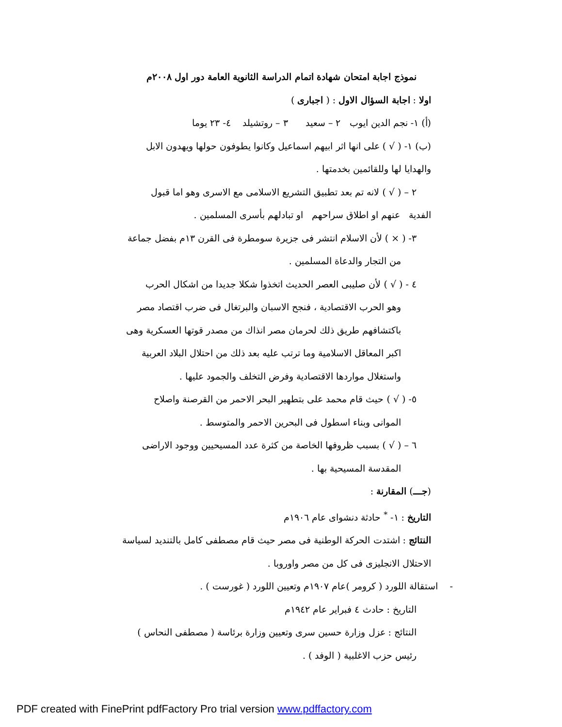نموذج اجابة امتحان شهادة اتمام الدراسة الثانوية العامة دور اول ٢٠٠٨م
اولا : اجابة السؤال الاول : ( اجبارى )
(أ) ١- نجم الدين ايوب ٢ – سعيد ٣ – روتشيلد ٤- ٢٣ يوما
(ب) ١- ( √ ) على انها اثر ابيهم اسماعيل وكانوا يطوفون حولها ويهدون الابل
والهدايا لها وللقائمين بخدمتها .
٢ – ( √ ) لانه تم بعد تطبيق التشريع الاسلامى مع الاسرى وهو اما قبول
الفدية عنهم او اطلاق سراحهم او تبادلهم بأسرى المسلمين .
٣- ( × ) لأن الاسلام انتشر فى جزيرة سومطرة فى القرن ١٣م بفضل جماعة
من التجار والدعاة المسلمين .
٤ - ( √ ) لأن صليبى العصر الحديث اتخذوا شكلا جديدا من اشكال الحرب
وهو الحرب الاقتصادية ، فنجح الاسبان والبرتغال فى ضرب اقتصاد مصر
باكتشافهم طريق ذلك لحرمان مصر انذاك من مصدر قوتها العسكرية وهى
اكبر المعاقل الاسلامية وما ترتب عليه بعد ذلك من احتلال البلاد العربية
واستغلال مواردها الاقتصادية وفرض التخلف والجمود عليها .
٥- ( √ ) حيث قام محمد على بتطهير البحر الاحمر من القرصنة واصلاح
الموانى وبناء اسطول فى البحرين الاحمر والمتوسط .
٦ – ( √ ) بسبب ظروفها الخاصة من كثرة عدد المسيحيين ووجود الاراضى
المقدسة المسيحية بها .
(جـــ) المقارنة :
التاريخ : ١- <sup>*</sup> حادثة دنشواى عام ١٩٠٦م
النتائج : اشتدت الحركة الوطنية فى مصر حيث قام مصطفى كامل بالتنديد لسياسة
الاحتلال الانجليزى فى كل من مصر واوروبا .
- استقالة اللورد ( كرومر )عام ١٩٠٧م وتعيين اللورد ( غورست ) .
التاريخ : حادث ٤ فبراير عام ١٩٤٢م
النتائج : عزل وزارة حسين سرى وتعيين وزارة برئاسة ( مصطفى النحاس )
رئيس حزب الاغلبية ( الوفد ) .
PDF created with FinePrint pdfFactory Pro trial version www.pdffactory.com